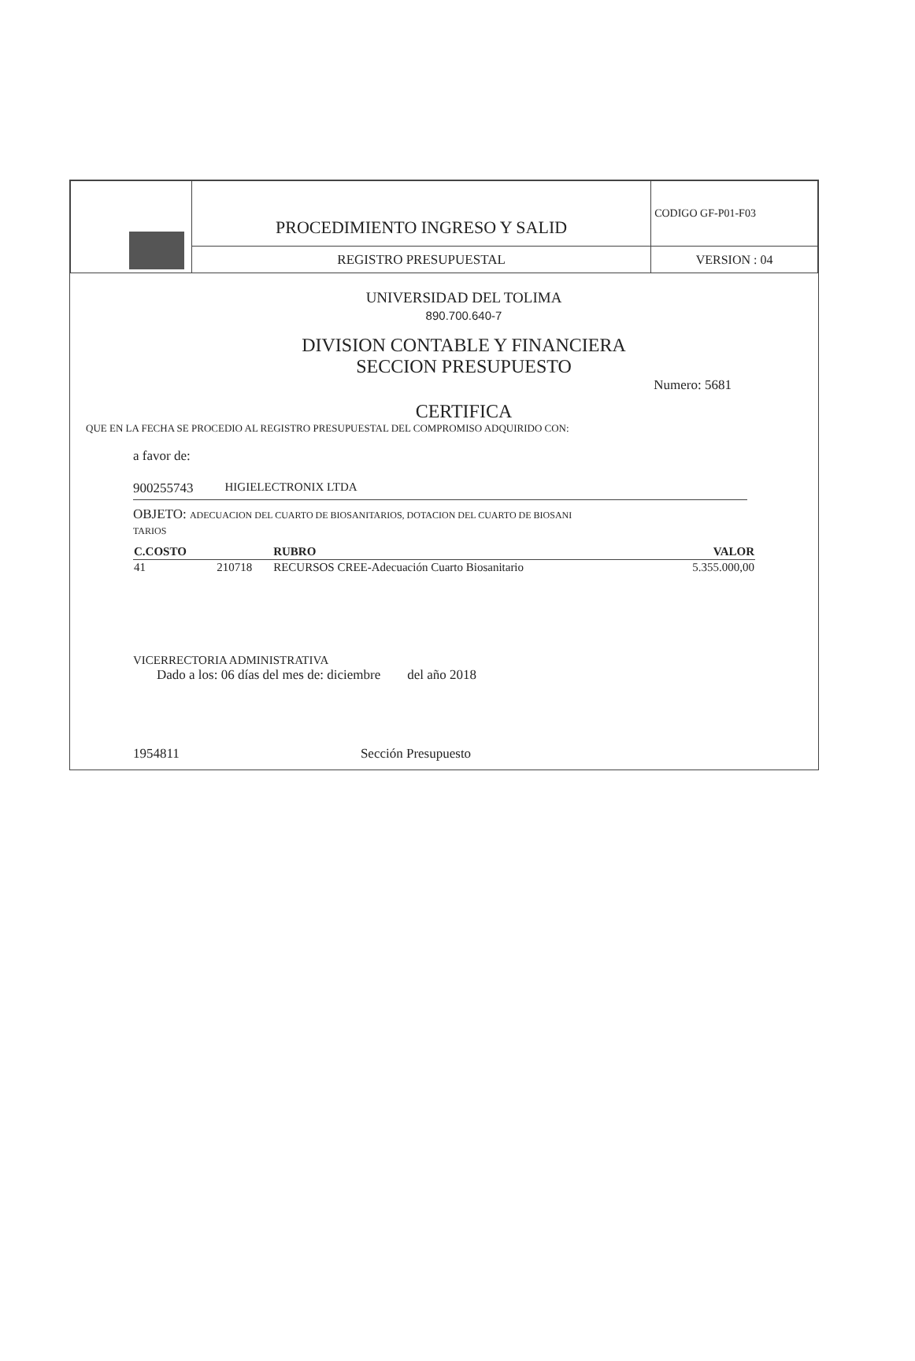| | PROCEDIMIENTO INGRESO Y SALID | CODIGO GF-P01-F03 |
| | REGISTRO PRESUPUESTAL | VERSION : 04 |
UNIVERSIDAD DEL TOLIMA
890.700.640-7
DIVISION CONTABLE Y FINANCIERA
SECCION PRESUPUESTO
Numero: 5681
CERTIFICA
QUE EN LA FECHA SE PROCEDIO AL REGISTRO PRESUPUESTAL DEL COMPROMISO ADQUIRIDO CON:
a favor de:
900255743 HIGIELECTRONIX LTDA
OBJETO: ADECUACION DEL CUARTO DE BIOSANITARIOS, DOTACION DEL CUARTO DE BIOSANI
TARIOS
| C.COSTO | | RUBRO | VALOR |
| --- | --- | --- | --- |
| 41 | 210718 | RECURSOS CREE-Adecuación Cuarto Biosanitario | 5.355.000,00 |
VICERRECTORIA ADMINISTRATIVA
Dado a los: 06 días del mes de: diciembre del año 2018
1954811 Sección Presupuesto